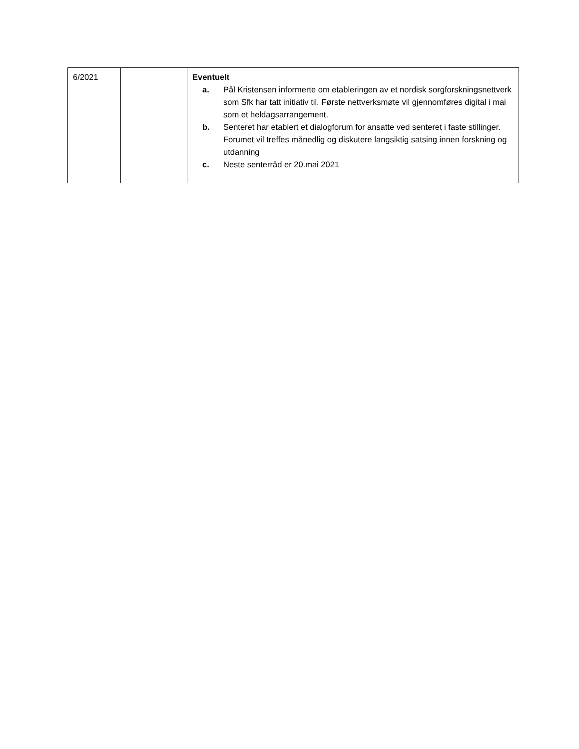| 6/2021 | | Eventuelt a. Pål Kristensen informerte om etableringen av et nordisk sorgforskningsnettverk som Sfk har tatt initiativ til. Første nettverksmøte vil gjennomføres digital i mai som et heldagsarrangement. b. Senteret har etablert et dialogforum for ansatte ved senteret i faste stillinger. Forumet vil treffes månedlig og diskutere langsiktig satsing innen forskning og utdanning c. Neste senterråd er 20.mai 2021 |